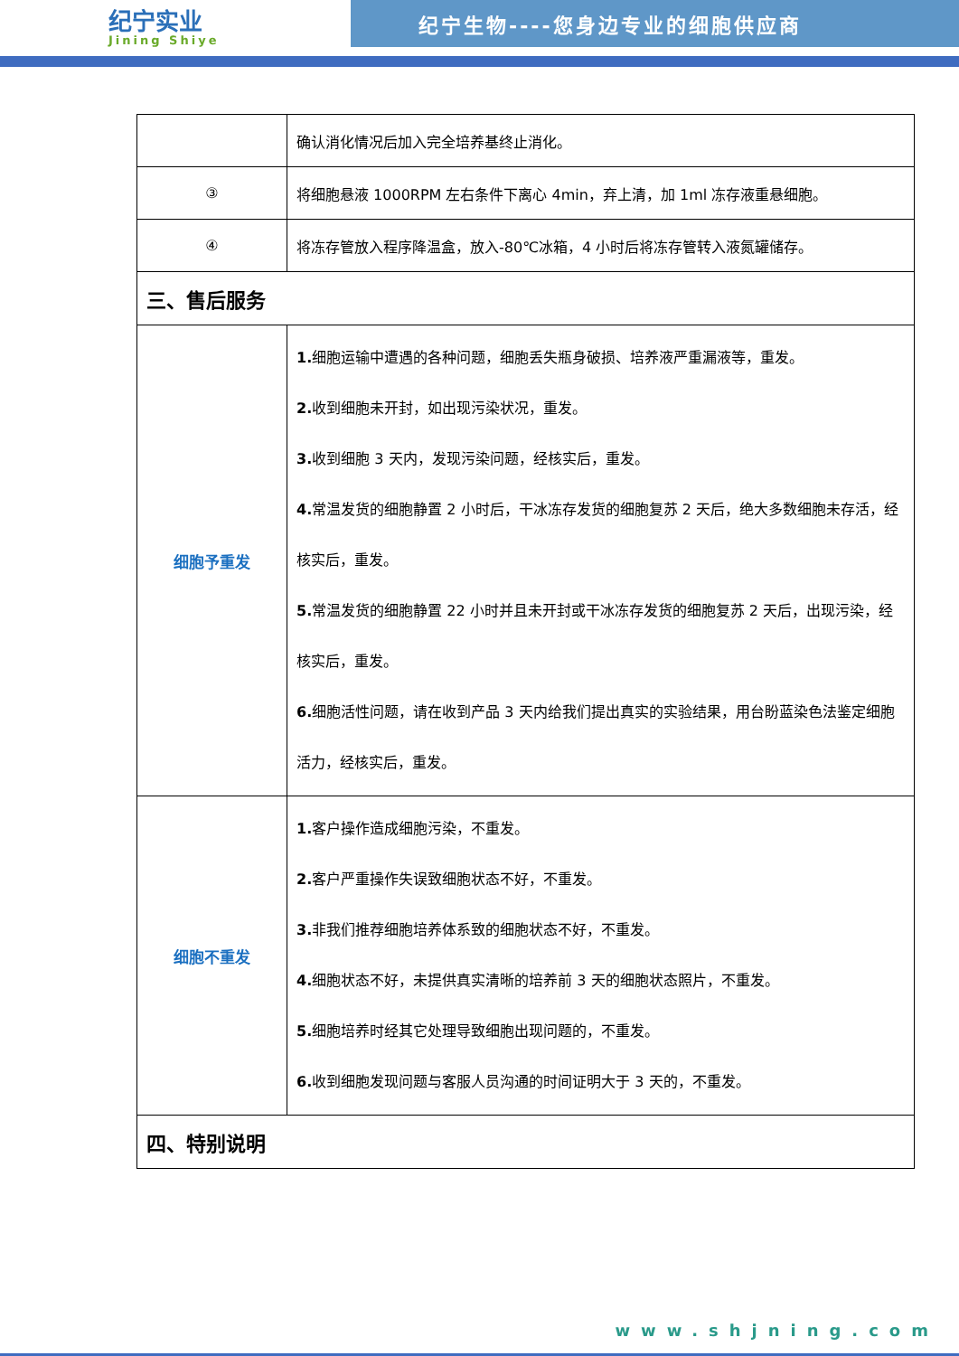纪宁实业
Jining Shiye
纪宁生物----您身边专业的细胞供应商
| | 确认消化情况后加入完全培养基终止消化。 |
| ③ | 将细胞悬液 1000RPM 左右条件下离心 4min，弃上清，加 1ml 冻存液重悬细胞。 |
| ④ | 将冻存管放入程序降温盒，放入-80℃冰箱，4 小时后将冻存管转入液氮罐储存。 |
| 三、售后服务 | |
| 细胞予重发 | 1. 细胞运输中遭遇的各种问题，细胞丢失瓶身破损、培养液严重漏液等，重发。 2. 收到细胞未开封，如出现污染状况，重发。 3. 收到细胞 3 天内，发现污染问题，经核实后，重发。 4. 常温发货的细胞静置 2 小时后，干冰冻存发货的细胞复苏 2 天后，绝大多数细胞未存活，经核实后，重发。 5. 常温发货的细胞静置 22 小时并且未开封或干冰冻存发货的细胞复苏 2 天后，出现污染，经核实后，重发。 6. 细胞活性问题，请在收到产品 3 天内给我们提出真实的实验结果，用台盼蓝染色法鉴定细胞活力，经核实后，重发。 |
| 细胞不重发 | 1. 客户操作造成细胞污染，不重发。 2. 客户严重操作失误致细胞状态不好，不重发。 3. 非我们推荐细胞培养体系致的细胞状态不好，不重发。 4. 细胞状态不好，未提供真实清晰的培养前 3 天的细胞状态照片，不重发。 5. 细胞培养时经其它处理导致细胞出现问题的，不重发。 6. 收到细胞发现问题与客服人员沟通的时间证明大于 3 天的，不重发。 |
| 四、特别说明 | |
www.shjning.com